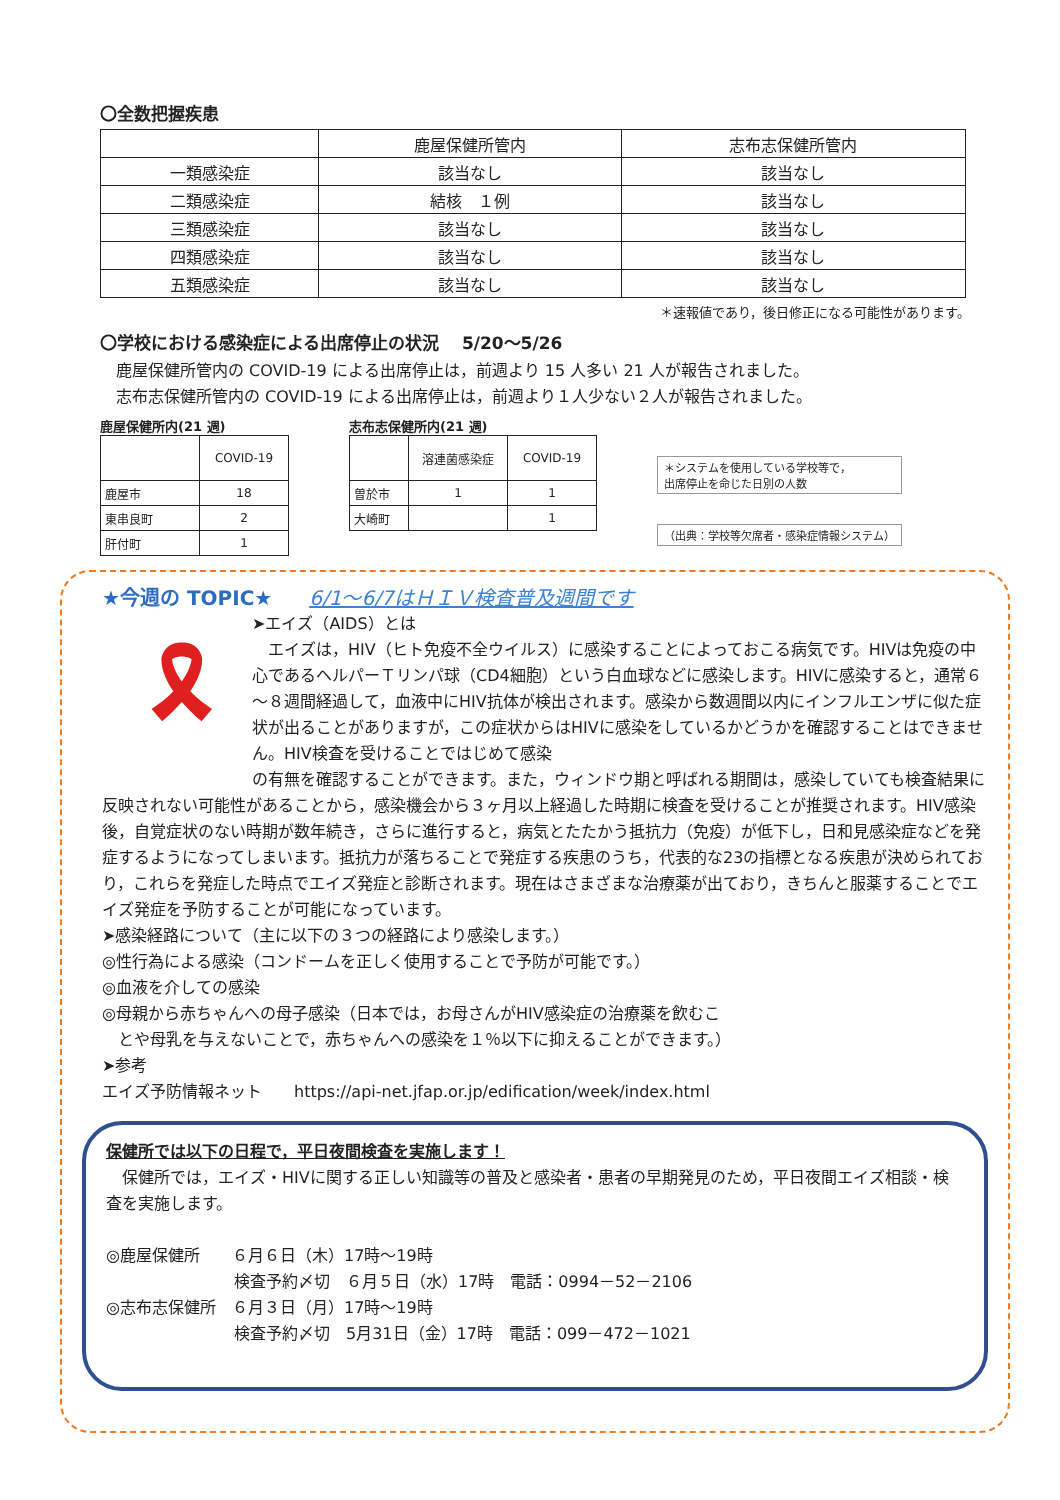〇全数把握疾患
| | 鹿屋保健所管内 | 志布志保健所管内 |
| --- | --- | --- |
| 一類感染症 | 該当なし | 該当なし |
| 二類感染症 | 結核 １例 | 該当なし |
| 三類感染症 | 該当なし | 該当なし |
| 四類感染症 | 該当なし | 該当なし |
| 五類感染症 | 該当なし | 該当なし |
＊速報値であり，後日修正になる可能性があります。
〇学校における感染症による出席停止の状況　 5/20～5/26
　鹿屋保健所管内の COVID-19 による出席停止は，前週より 15 人多い 21 人が報告されました。
　志布志保健所管内の COVID-19 による出席停止は，前週より１人少ない２人が報告されました。
鹿屋保健所内(21 週)
| | COVID-19 |
| 鹿屋市 | 18 |
| 東串良町 | 2 |
| 肝付町 | 1 |
志布志保健所内(21 週)
| | 溶連菌感染症 | COVID-19 |
| 曽於市 | 1 | 1 |
| 大崎町 | | 1 |
＊システムを使用している学校等で，
出席停止を命じた日別の人数
（出典：学校等欠席者・感染症情報システム）
★今週の TOPIC★ 6/1～6/7はＨＩＶ検査普及週間です
🎗
➤エイズ（AIDS）とは
　エイズは，HIV（ヒト免疫不全ウイルス）に感染することによっておこる病気です。HIVは免疫の中心であるヘルパーＴリンパ球（CD4細胞）という白血球などに感染します。HIVに感染すると，通常６～８週間経過して，血液中にHIV抗体が検出されます。感染から数週間以内にインフルエンザに似た症状が出ることがありますが，この症状からはHIVに感染をしているかどうかを確認することはできません。HIV検査を受けることではじめて感染
の有無を確認することができます。また，ウィンドウ期と呼ばれる期間は，感染していても検査結果に反映されない可能性があることから，感染機会から３ヶ月以上経過した時期に検査を受けることが推奨されます。HIV感染後，自覚症状のない時期が数年続き，さらに進行すると，病気とたたかう抵抗力（免疫）が低下し，日和見感染症などを発症するようになってしまいます。抵抗力が落ちることで発症する疾患のうち，代表的な23の指標となる疾患が決められており，これらを発症した時点でエイズ発症と診断されます。現在はさまざまな治療薬が出ており，きちんと服薬することでエイズ発症を予防することが可能になっています。
➤感染経路について（主に以下の３つの経路により感染します。）
◎性行為による感染（コンドームを正しく使用することで予防が可能です。）
◎血液を介しての感染
◎母親から赤ちゃんへの母子感染（日本では，お母さんがHIV感染症の治療薬を飲むこ
　とや母乳を与えないことで，赤ちゃんへの感染を１％以下に抑えることができます。）
➤参考
エイズ予防情報ネット　　https://api-net.jfap.or.jp/edification/week/index.html
保健所では以下の日程で，平日夜間検査を実施します！
　保健所では，エイズ・HIVに関する正しい知識等の普及と感染者・患者の早期発見のため，平日夜間エイズ相談・検査を実施します。
◎鹿屋保健所　　６月６日（木）17時～19時
　　　　　　　　検査予約〆切　６月５日（水）17時　電話：0994－52－2106
◎志布志保健所　６月３日（月）17時～19時
　　　　　　　　検査予約〆切　5月31日（金）17時　電話：099－472－1021